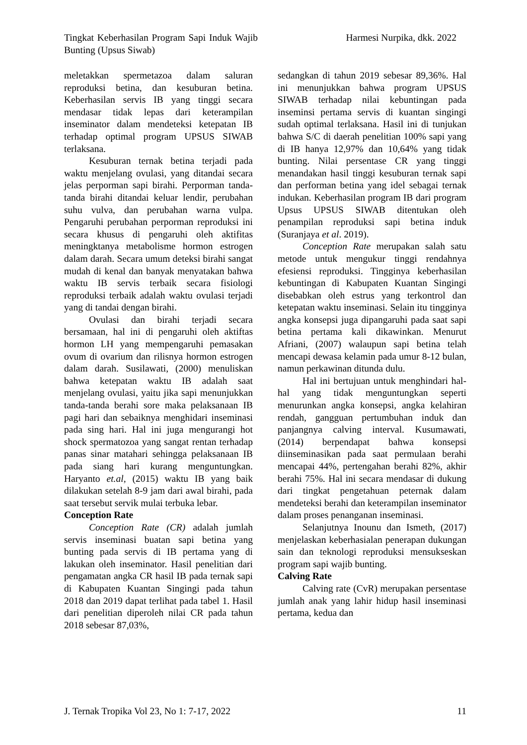Tingkat Keberhasilan Program Sapi Induk Wajib Bunting (Upsus Siwab)
Harmesi Nurpika, dkk. 2022
meletakkan spermetazoa dalam saluran reproduksi betina, dan kesuburan betina. Keberhasilan servis IB yang tinggi secara mendasar tidak lepas dari keterampilan inseminator dalam mendeteksi ketepatan IB terhadap optimal program UPSUS SIWAB terlaksana.
Kesuburan ternak betina terjadi pada waktu menjelang ovulasi, yang ditandai secara jelas perporman sapi birahi. Perporman tanda-tanda birahi ditandai keluar lendir, perubahan suhu vulva, dan perubahan warna vulpa. Pengaruhi perubahan perporman reproduksi ini secara khusus di pengaruhi oleh aktifitas meningktanya metabolisme hormon estrogen dalam darah. Secara umum deteksi birahi sangat mudah di kenal dan banyak menyatakan bahwa waktu IB servis terbaik secara fisiologi reproduksi terbaik adalah waktu ovulasi terjadi yang di tandai dengan birahi.
Ovulasi dan birahi terjadi secara bersamaan, hal ini di pengaruhi oleh aktiftas hormon LH yang mempengaruhi pemasakan ovum di ovarium dan rilisnya hormon estrogen dalam darah. Susilawati, (2000) menuliskan bahwa ketepatan waktu IB adalah saat menjelang ovulasi, yaitu jika sapi menunjukkan tanda-tanda berahi sore maka pelaksanaan IB pagi hari dan sebaiknya menghidari inseminasi pada sing hari. Hal ini juga mengurangi hot shock spermatozoa yang sangat rentan terhadap panas sinar matahari sehingga pelaksanaan IB pada siang hari kurang menguntungkan. Haryanto et.al, (2015) waktu IB yang baik dilakukan setelah 8-9 jam dari awal birahi, pada saat tersebut servik mulai terbuka lebar.
Conception Rate
Conception Rate (CR) adalah jumlah servis inseminasi buatan sapi betina yang bunting pada servis di IB pertama yang di lakukan oleh inseminator. Hasil penelitian dari pengamatan angka CR hasil IB pada ternak sapi di Kabupaten Kuantan Singingi pada tahun 2018 dan 2019 dapat terlihat pada tabel 1. Hasil dari penelitian diperoleh nilai CR pada tahun 2018 sebesar 87,03%,
sedangkan di tahun 2019 sebesar 89,36%. Hal ini menunjukkan bahwa program UPSUS SIWAB terhadap nilai kebuntingan pada inseminsi pertama servis di kuantan singingi sudah optimal terlaksana. Hasil ini di tunjukan bahwa S/C di daerah penelitian 100% sapi yang di IB hanya 12,97% dan 10,64% yang tidak bunting. Nilai persentase CR yang tinggi menandakan hasil tinggi kesuburan ternak sapi dan performan betina yang idel sebagai ternak indukan. Keberhasilan program IB dari program Upsus UPSUS SIWAB ditentukan oleh penampilan reproduksi sapi betina induk (Suranjaya et al. 2019).
Conception Rate merupakan salah satu metode untuk mengukur tinggi rendahnya efesiensi reproduksi. Tingginya keberhasilan kebuntingan di Kabupaten Kuantan Singingi disebabkan oleh estrus yang terkontrol dan ketepatan waktu inseminasi. Selain itu tingginya angka konsepsi juga dipangaruhi pada saat sapi betina pertama kali dikawinkan. Menurut Afriani, (2007) walaupun sapi betina telah mencapi dewasa kelamin pada umur 8-12 bulan, namun perkawinan ditunda dulu.
Hal ini bertujuan untuk menghindari hal-hal yang tidak menguntungkan seperti menurunkan angka konsepsi, angka kelahiran rendah, gangguan pertumbuhan induk dan panjangnya calving interval. Kusumawati, (2014) berpendapat bahwa konsepsi diinseminasikan pada saat permulaan berahi mencapai 44%, pertengahan berahi 82%, akhir berahi 75%. Hal ini secara mendasar di dukung dari tingkat pengetahuan peternak dalam mendeteksi berahi dan keterampilan inseminator dalam proses penanganan inseminasi.
Selanjutnya Inounu dan Ismeth, (2017) menjelaskan keberhasialan penerapan dukungan sain dan teknologi reproduksi mensukseskan program sapi wajib bunting.
Calving Rate
Calving rate (CvR) merupakan persentase jumlah anak yang lahir hidup hasil inseminasi pertama, kedua dan
J. Ternak Tropika Vol 23, No 1: 7-17, 2022
11